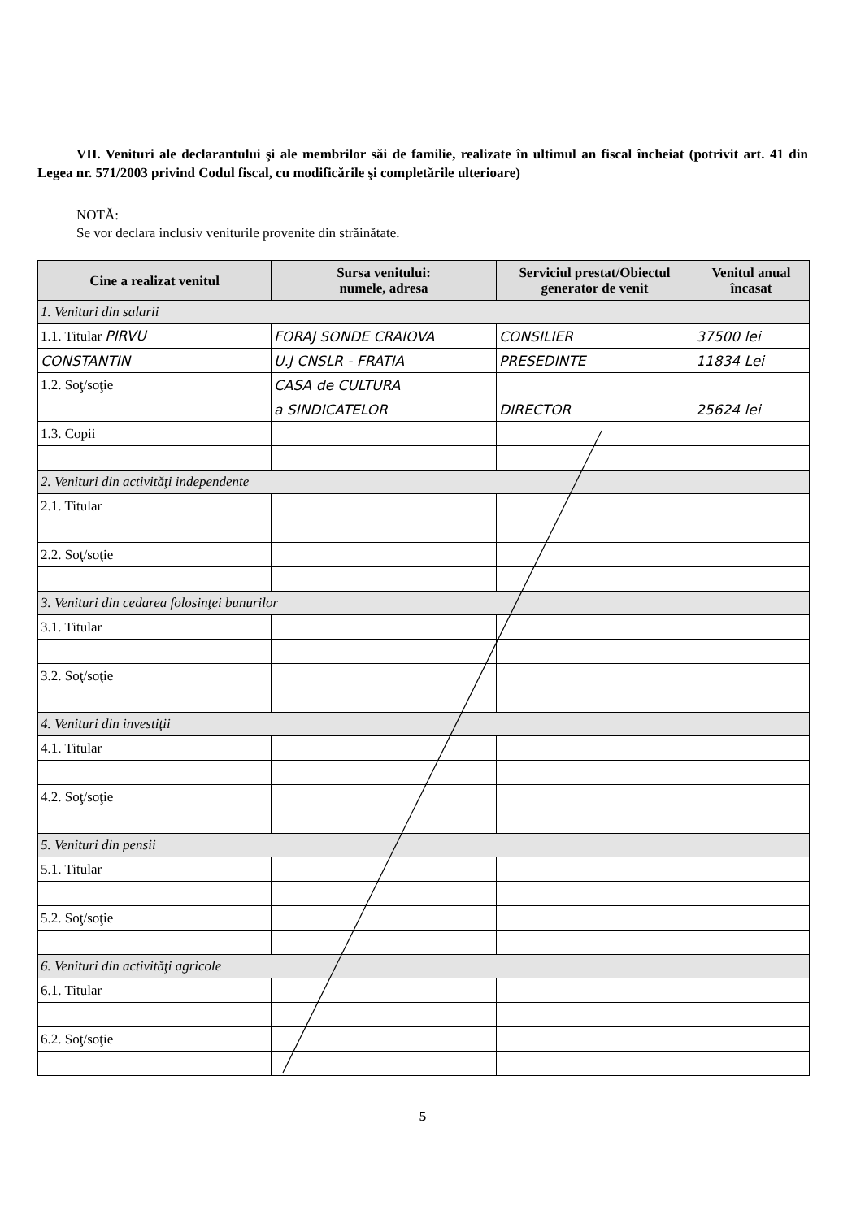VII. Venituri ale declarantului şi ale membrilor săi de familie, realizate în ultimul an fiscal încheiat (potrivit art. 41 din Legea nr. 571/2003 privind Codul fiscal, cu modificările şi completările ulterioare)
NOTĂ:
Se vor declara inclusiv veniturile provenite din străinătate.
| Cine a realizat venitul | Sursa venitului: numele, adresa | Serviciul prestat/Obiectul generator de venit | Venitul anual încasat |
| --- | --- | --- | --- |
| 1. Venituri din salarii | | | |
| 1.1. Titular PIRVU | FORAJ SONDE CRAIOVA | CONSILIER | 37500 lei |
| CONSTANTIN | U.J CNSLR - FRATIA | PRESEDINTE | 11834 Lei |
| 1.2. Soţ/soţie | CASA de CULTURA | | |
| | a SINDICATELOR | DIRECTOR | 25624 lei |
| 1.3. Copii | | | |
| 2. Venituri din activităţi independente | | | |
| 2.1. Titular | | | |
| 2.2. Soţ/soţie | | | |
| 3. Venituri din cedarea folosinţei bunurilor | | | |
| 3.1. Titular | | | |
| 3.2. Soţ/soţie | | | |
| 4. Venituri din investiţii | | | |
| 4.1. Titular | | | |
| 4.2. Soţ/soţie | | | |
| 5. Venituri din pensii | | | |
| 5.1. Titular | | | |
| 5.2. Soţ/soţie | | | |
| 6. Venituri din activităţi agricole | | | |
| 6.1. Titular | | | |
| 6.2. Soţ/soţie | | | |
5